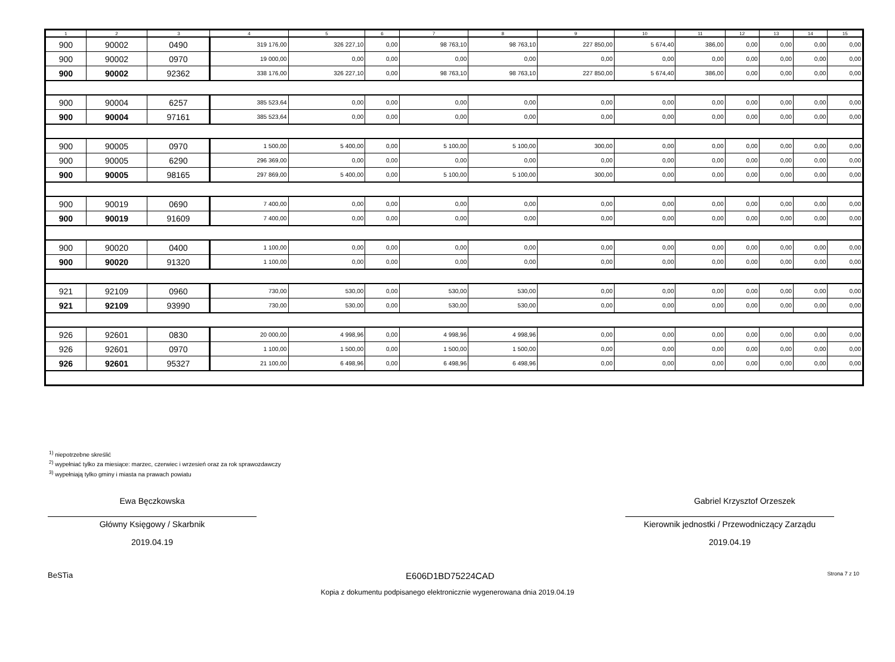| 1 | 2 | 3 | 4 | 5 | 6 | 7 | 8 | 9 | 10 | 11 | 12 | 13 | 14 | 15 |
| --- | --- | --- | --- | --- | --- | --- | --- | --- | --- | --- | --- | --- | --- | --- |
| 900 | 90002 | 0490 | 319 176,00 | 326 227,10 | 0,00 | 98 763,10 | 98 763,10 | 227 850,00 | 5 674,40 | 386,00 | 0,00 | 0,00 | 0,00 | 0,00 |
| 900 | 90002 | 0970 | 19 000,00 | 0,00 | 0,00 | 0,00 | 0,00 | 0,00 | 0,00 | 0,00 | 0,00 | 0,00 | 0,00 | 0,00 |
| 900 | 90002 | 92362 | 338 176,00 | 326 227,10 | 0,00 | 98 763,10 | 98 763,10 | 227 850,00 | 5 674,40 | 386,00 | 0,00 | 0,00 | 0,00 | 0,00 |
| 900 | 90004 | 6257 | 385 523,64 | 0,00 | 0,00 | 0,00 | 0,00 | 0,00 | 0,00 | 0,00 | 0,00 | 0,00 | 0,00 | 0,00 |
| 900 | 90004 | 97161 | 385 523,64 | 0,00 | 0,00 | 0,00 | 0,00 | 0,00 | 0,00 | 0,00 | 0,00 | 0,00 | 0,00 | 0,00 |
| 900 | 90005 | 0970 | 1 500,00 | 5 400,00 | 0,00 | 5 100,00 | 5 100,00 | 300,00 | 0,00 | 0,00 | 0,00 | 0,00 | 0,00 | 0,00 |
| 900 | 90005 | 6290 | 296 369,00 | 0,00 | 0,00 | 0,00 | 0,00 | 0,00 | 0,00 | 0,00 | 0,00 | 0,00 | 0,00 | 0,00 |
| 900 | 90005 | 98165 | 297 869,00 | 5 400,00 | 0,00 | 5 100,00 | 5 100,00 | 300,00 | 0,00 | 0,00 | 0,00 | 0,00 | 0,00 | 0,00 |
| 900 | 90019 | 0690 | 7 400,00 | 0,00 | 0,00 | 0,00 | 0,00 | 0,00 | 0,00 | 0,00 | 0,00 | 0,00 | 0,00 | 0,00 |
| 900 | 90019 | 91609 | 7 400,00 | 0,00 | 0,00 | 0,00 | 0,00 | 0,00 | 0,00 | 0,00 | 0,00 | 0,00 | 0,00 | 0,00 |
| 900 | 90020 | 0400 | 1 100,00 | 0,00 | 0,00 | 0,00 | 0,00 | 0,00 | 0,00 | 0,00 | 0,00 | 0,00 | 0,00 | 0,00 |
| 900 | 90020 | 91320 | 1 100,00 | 0,00 | 0,00 | 0,00 | 0,00 | 0,00 | 0,00 | 0,00 | 0,00 | 0,00 | 0,00 | 0,00 |
| 921 | 92109 | 0960 | 730,00 | 530,00 | 0,00 | 530,00 | 530,00 | 0,00 | 0,00 | 0,00 | 0,00 | 0,00 | 0,00 | 0,00 |
| 921 | 92109 | 93990 | 730,00 | 530,00 | 0,00 | 530,00 | 530,00 | 0,00 | 0,00 | 0,00 | 0,00 | 0,00 | 0,00 | 0,00 |
| 926 | 92601 | 0830 | 20 000,00 | 4 998,96 | 0,00 | 4 998,96 | 4 998,96 | 0,00 | 0,00 | 0,00 | 0,00 | 0,00 | 0,00 | 0,00 |
| 926 | 92601 | 0970 | 1 100,00 | 1 500,00 | 0,00 | 1 500,00 | 1 500,00 | 0,00 | 0,00 | 0,00 | 0,00 | 0,00 | 0,00 | 0,00 |
| 926 | 92601 | 95327 | 21 100,00 | 6 498,96 | 0,00 | 6 498,96 | 6 498,96 | 0,00 | 0,00 | 0,00 | 0,00 | 0,00 | 0,00 | 0,00 |
<sup>1)</sup> niepotrzebne skreślić
<sup>2)</sup> wypełniać tylko za miesiące: marzec, czerwiec i wrzesień oraz za rok sprawozdawczy
<sup>3)</sup> wypełniają tylko gminy i miasta na prawach powiatu
Ewa Bęczkowska
Główny Księgowy / Skarbnik
2019.04.19
Gabriel Krzysztof Orzeszek
Kierownik jednostki / Przewodniczący Zarządu
2019.04.19
BeSTia E606D1BD75224CAD Strona 7 z 10
Kopia z dokumentu podpisanego elektronicznie wygenerowana dnia 2019.04.19